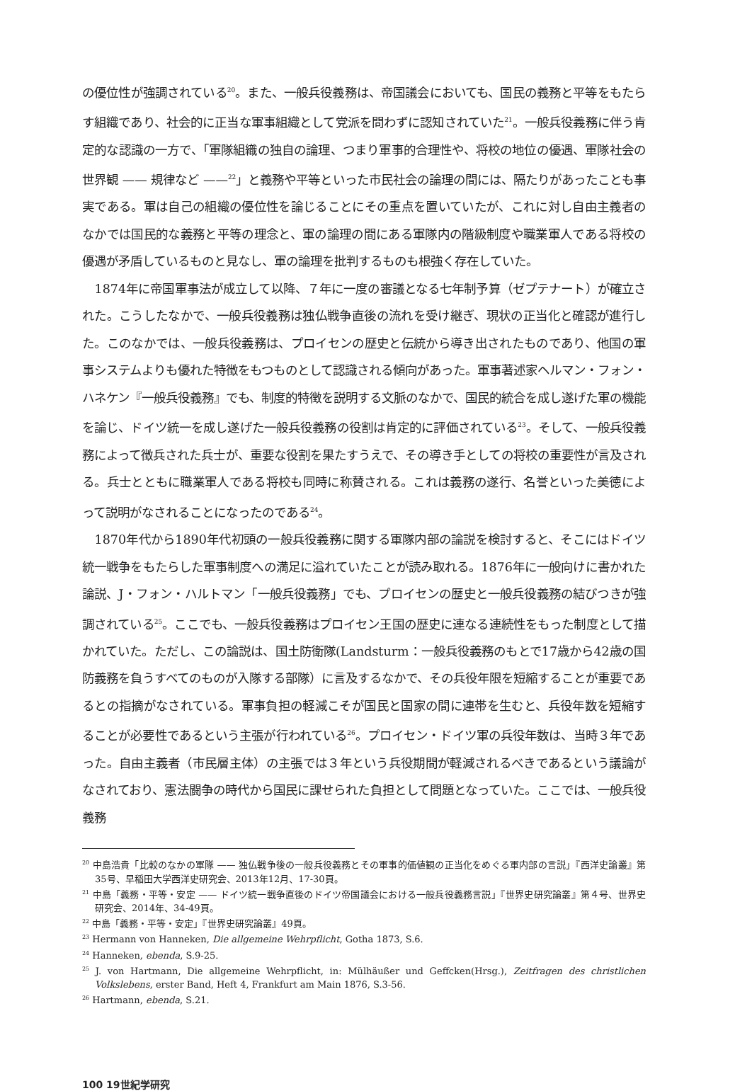の優位性が強調されている<sup>20</sup>。また、一般兵役義務は、帝国議会においても、国民の義務と平等をもたらす組織であり、社会的に正当な軍事組織として党派を問わずに認知されていた<sup>21</sup>。一般兵役義務に伴う肯定的な認識の一方で、「軍隊組織の独自の論理、つまり軍事的合理性や、将校の地位の優遇、軍隊社会の世界観 —— 規律など ——<sup>22</sup>」と義務や平等といった市民社会の論理の間には、隔たりがあったことも事実である。軍は自己の組織の優位性を論じることにその重点を置いていたが、これに対し自由主義者のなかでは国民的な義務と平等の理念と、軍の論理の間にある軍隊内の階級制度や職業軍人である将校の優遇が矛盾しているものと見なし、軍の論理を批判するものも根強く存在していた。
1874年に帝国軍事法が成立して以降、７年に一度の審議となる七年制予算（ゼプテナート）が確立された。こうしたなかで、一般兵役義務は独仏戦争直後の流れを受け継ぎ、現状の正当化と確認が進行した。このなかでは、一般兵役義務は、プロイセンの歴史と伝統から導き出されたものであり、他国の軍事システムよりも優れた特徴をもつものとして認識される傾向があった。軍事著述家ヘルマン・フォン・ハネケン『一般兵役義務』でも、制度的特徴を説明する文脈のなかで、国民的統合を成し遂げた軍の機能を論じ、ドイツ統一を成し遂げた一般兵役義務の役割は肯定的に評価されている<sup>23</sup>。そして、一般兵役義務によって徴兵された兵士が、重要な役割を果たすうえで、その導き手としての将校の重要性が言及される。兵士とともに職業軍人である将校も同時に称賛される。これは義務の遂行、名誉といった美徳によって説明がなされることになったのである<sup>24</sup>。
1870年代から1890年代初頭の一般兵役義務に関する軍隊内部の論説を検討すると、そこにはドイツ統一戦争をもたらした軍事制度への満足に溢れていたことが読み取れる。1876年に一般向けに書かれた論説、J・フォン・ハルトマン「一般兵役義務」でも、プロイセンの歴史と一般兵役義務の結びつきが強調されている<sup>25</sup>。ここでも、一般兵役義務はプロイセン王国の歴史に連なる連続性をもった制度として描かれていた。ただし、この論説は、国土防衛隊(Landsturm：一般兵役義務のもとで17歳から42歳の国防義務を負うすべてのものが入隊する部隊）に言及するなかで、その兵役年限を短縮することが重要であるとの指摘がなされている。軍事負担の軽減こそが国民と国家の間に連帯を生むと、兵役年数を短縮することが必要性であるという主張が行われている<sup>26</sup>。プロイセン・ドイツ軍の兵役年数は、当時３年であった。自由主義者（市民層主体）の主張では３年という兵役期間が軽減されるべきであるという議論がなされており、憲法闘争の時代から国民に課せられた負担として問題となっていた。ここでは、一般兵役義務
<sup>20</sup> 中島浩貴「比較のなかの軍隊 —— 独仏戦争後の一般兵役義務とその軍事的価値観の正当化をめぐる軍内部の言説」『西洋史論叢』第35号、早稲田大学西洋史研究会、2013年12月、17-30頁。
<sup>21</sup> 中島「義務・平等・安定 —— ドイツ統一戦争直後のドイツ帝国議会における一般兵役義務言説」『世界史研究論叢』第４号、世界史研究会、2014年、34-49頁。
<sup>22</sup> 中島「義務・平等・安定」『世界史研究論叢』49頁。
<sup>23</sup> Hermann von Hanneken, Die allgemeine Wehrpflicht, Gotha 1873, S.6.
<sup>24</sup> Hanneken, ebenda, S.9-25.
<sup>25</sup> J. von Hartmann, Die allgemeine Wehrpflicht, in: Mülhäußer und Geffcken(Hrsg.), Zeitfragen des christlichen Volkslebens, erster Band, Heft 4, Frankfurt am Main 1876, S.3-56.
<sup>26</sup> Hartmann, ebenda, S.21.
100 19世紀学研究